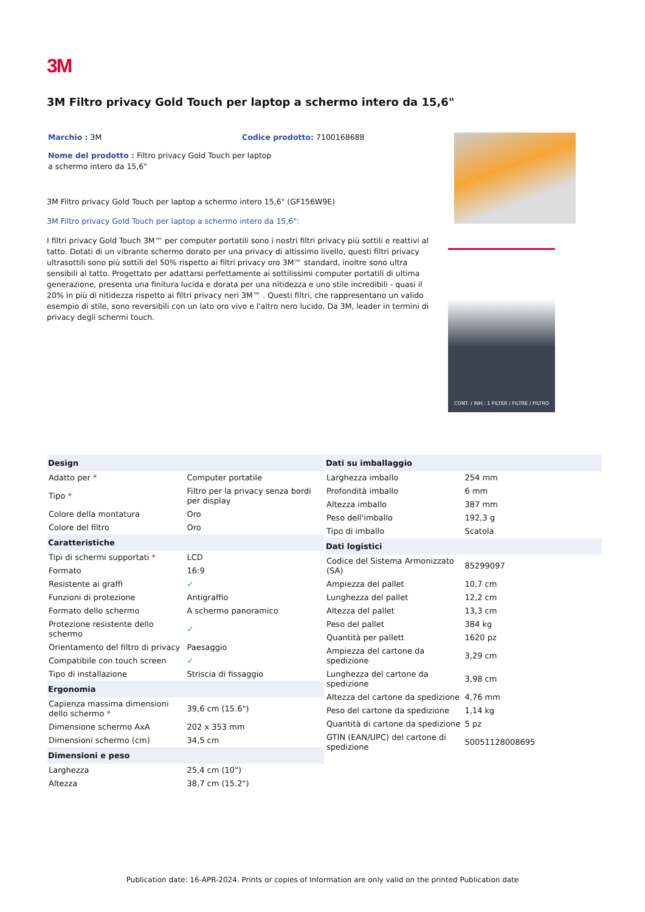3M
3M Filtro privacy Gold Touch per laptop a schermo intero da 15,6"
Marchio : 3M Codice prodotto: 7100168688
Nome del prodotto : Filtro privacy Gold Touch per laptop a schermo intero da 15,6"
3M Filtro privacy Gold Touch per laptop a schermo intero 15,6" (GF156W9E)
3M Filtro privacy Gold Touch per laptop a schermo intero da 15,6":
I filtri privacy Gold Touch 3M™ per computer portatili sono i nostri filtri privacy più sottili e reattivi al tatto. Dotati di un vibrante schermo dorato per una privacy di altissimo livello, questi filtri privacy ultrasottili sono più sottili del 50% rispetto ai filtri privacy oro 3M™ standard, inoltre sono ultra sensibili al tatto. Progettato per adattarsi perfettamente ai sottilissimi computer portatili di ultima generazione, presenta una finitura lucida e dorata per una nitidezza e uno stile incredibili - quasi il 20% in più di nitidezza rispetto ai filtri privacy neri 3M™ . Questi filtri, che rappresentano un valido esempio di stile, sono reversibili con un lato oro vivo e l'altro nero lucido. Da 3M, leader in termini di privacy degli schermi touch.
CONT. / INH.: 1 FILTER / FILTRE / FILTRO
| Design | |
| --- | --- |
| Adatto per * | Computer portatile |
| Tipo * | Filtro per la privacy senza bordi per display |
| Colore della montatura | Oro |
| Colore del filtro | Oro |
| Caratteristiche | |
| Tipi di schermi supportati * | LCD |
| Formato | 16:9 |
| Resistente ai graffi | ✓ |
| Funzioni di protezione | Antigraffio |
| Formato dello schermo | A schermo panoramico |
| Protezione resistente dello schermo | ✓ |
| Orientamento del filtro di privacy | Paesaggio |
| Compatibile con touch screen | ✓ |
| Tipo di installazione | Striscia di fissaggio |
| Ergonomia | |
| Capienza massima dimensioni dello schermo * | 39,6 cm (15.6") |
| Dimensione schermo AxA | 202 x 353 mm |
| Dimensioni schermo (cm) | 34,5 cm |
| Dimensioni e peso | |
| Larghezza | 25,4 cm (10") |
| Altezza | 38,7 cm (15.2") |
| Dati su imballaggio | |
| --- | --- |
| Larghezza imballo | 254 mm |
| Profondità imballo | 6 mm |
| Altezza imballo | 387 mm |
| Peso dell'imballo | 192,3 g |
| Tipo di imballo | Scatola |
| Dati logistici | |
| Codice del Sistema Armonizzato (SA) | 85299097 |
| Ampiezza del pallet | 10,7 cm |
| Lunghezza del pallet | 12,2 cm |
| Altezza del pallet | 13,3 cm |
| Peso del pallet | 384 kg |
| Quantità per pallett | 1620 pz |
| Ampiezza del cartone da spedizione | 3,29 cm |
| Lunghezza del cartone da spedizione | 3,98 cm |
| Altezza del cartone da spedizione | 4,76 mm |
| Peso del cartone da spedizione | 1,14 kg |
| Quantità di cartone da spedizione | 5 pz |
| GTIN (EAN/UPC) del cartone di spedizione | 50051128008695 |
Publication date: 16-APR-2024. Prints or copies of Information are only valid on the printed Publication date